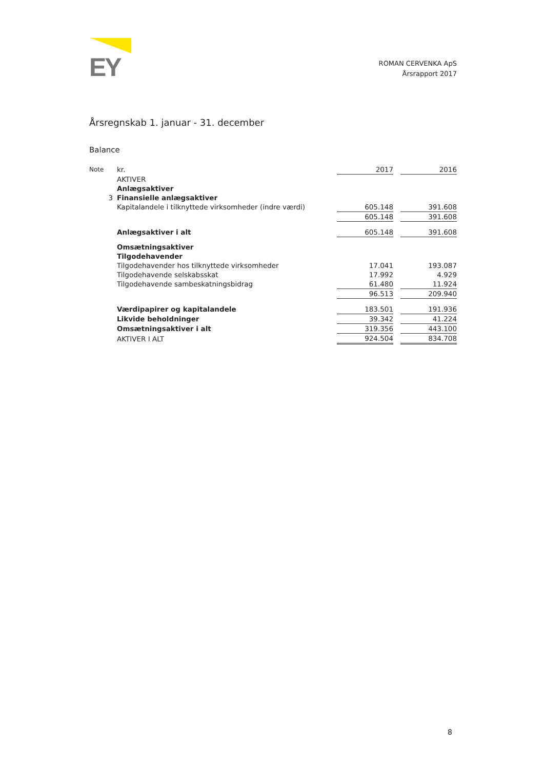EY
ROMAN CERVENKA ApS
Årsrapport 2017
Årsregnskab 1. januar - 31. december
Balance
| Note | kr. | 2017 | | 2016 |
| --- | --- | --- | --- | --- |
| | AKTIVER | | | |
| | Anlægsaktiver | | | |
| 3 | Finansielle anlægsaktiver | | | |
| | Kapitalandele i tilknyttede virksomheder (indre værdi) | 605.148 | | 391.608 |
| | | 605.148 | | 391.608 |
| | Anlægsaktiver i alt | 605.148 | | 391.608 |
| | Omsætningsaktiver | | | |
| | Tilgodehavender | | | |
| | Tilgodehavender hos tilknyttede virksomheder | 17.041 | | 193.087 |
| | Tilgodehavende selskabsskat | 17.992 | | 4.929 |
| | Tilgodehavende sambeskatningsbidrag | 61.480 | | 11.924 |
| | | 96.513 | | 209.940 |
| | Værdipapirer og kapitalandele | 183.501 | | 191.936 |
| | Likvide beholdninger | 39.342 | | 41.224 |
| | Omsætningsaktiver i alt | 319.356 | | 443.100 |
| | AKTIVER I ALT | 924.504 | | 834.708 |
8